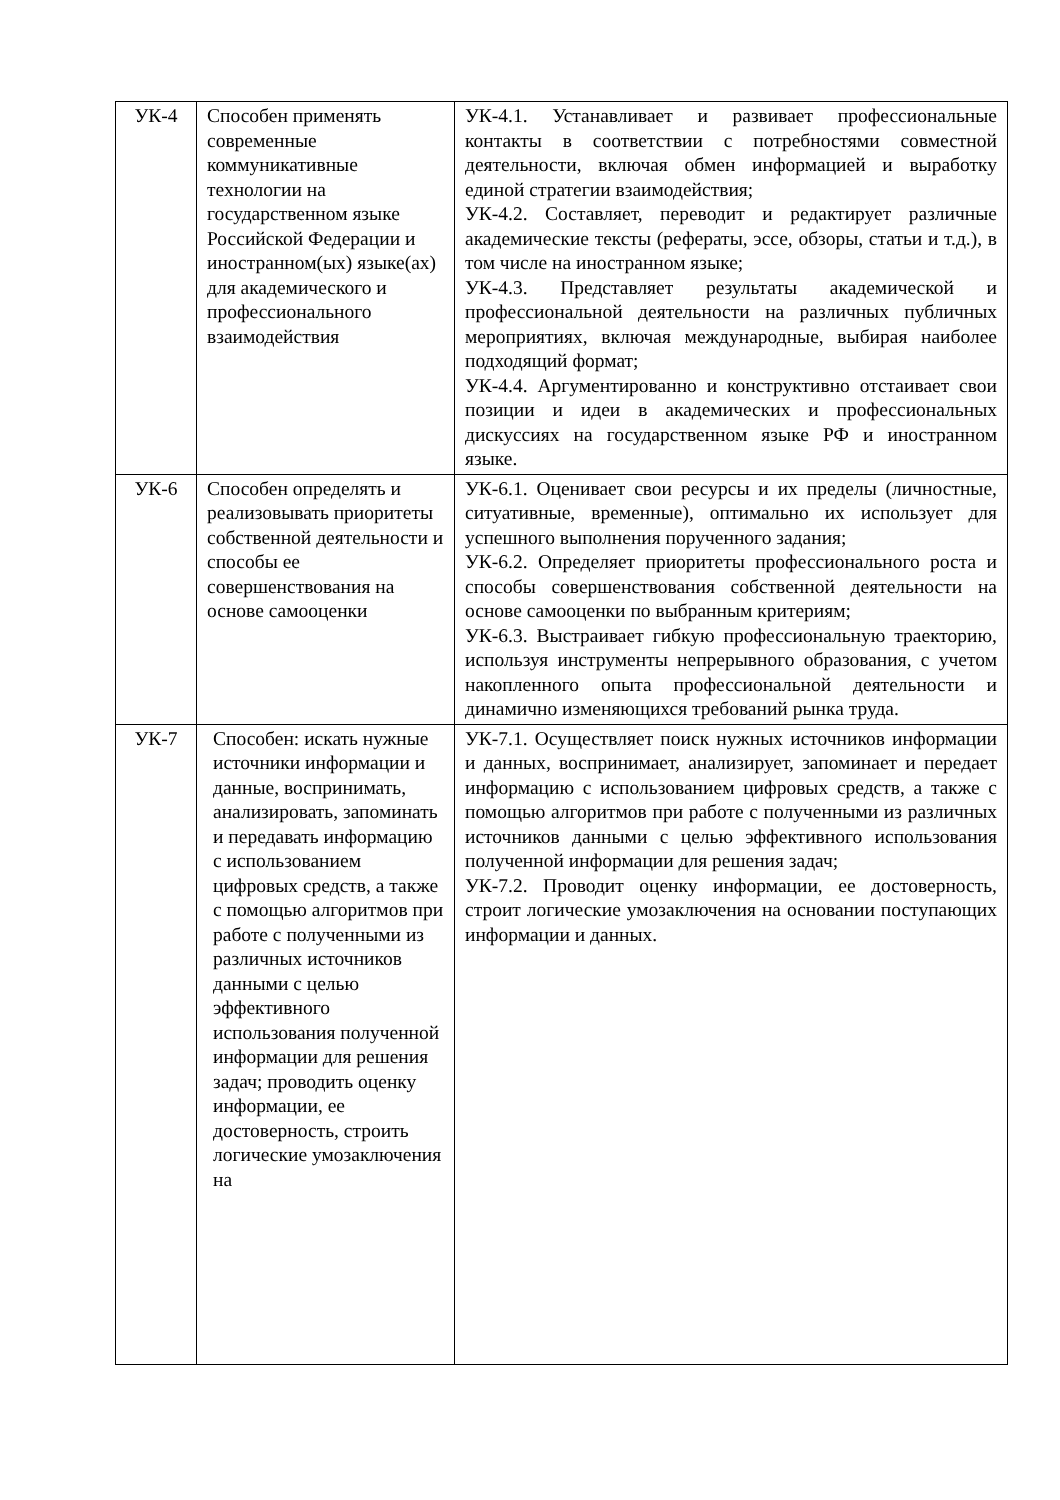| УК-4 | Способен применять современные коммуникативные технологии на государственном языке Российской Федерации и иностранном(ых) языке(ах) для академического и профессионального взаимодействия | УК-4.1. Устанавливает и развивает профессиональные контакты в соответствии с потребностями совместной деятельности, включая обмен информацией и выработку единой стратегии взаимодействия; УК-4.2. Составляет, переводит и редактирует различные академические тексты (рефераты, эссе, обзоры, статьи и т.д.), в том числе на иностранном языке; УК-4.3. Представляет результаты академической и профессиональной деятельности на различных публичных мероприятиях, включая международные, выбирая наиболее подходящий формат; УК-4.4. Аргументированно и конструктивно отстаивает свои позиции и идеи в академических и профессиональных дискуссиях на государственном языке РФ и иностранном языке. |
| УК-6 | Способен определять и реализовывать приоритеты собственной деятельности и способы ее совершенствования на основе самооценки | УК-6.1. Оценивает свои ресурсы и их пределы (личностные, ситуативные, временные), оптимально их использует для успешного выполнения порученного задания; УК-6.2. Определяет приоритеты профессионального роста и способы совершенствования собственной деятельности на основе самооценки по выбранным критериям; УК-6.3. Выстраивает гибкую профессиональную траекторию, используя инструменты непрерывного образования, с учетом накопленного опыта профессиональной деятельности и динамично изменяющихся требований рынка труда. |
| УК-7 | Способен: искать нужные источники информации и данные, воспринимать, анализировать, запоминать и передавать информацию с использованием цифровых средств, а также с помощью алгоритмов при работе с полученными из различных источников данными с целью эффективного использования полученной информации для решения задач; проводить оценку информации, ее достоверность, строить логические умозаключения на | УК-7.1. Осуществляет поиск нужных источников информации и данных, воспринимает, анализирует, запоминает и передает информацию с использованием цифровых средств, а также с помощью алгоритмов при работе с полученными из различных источников данными с целью эффективного использования полученной информации для решения задач; УК-7.2. Проводит оценку информации, ее достоверность, строит логические умозаключения на основании поступающих информации и данных. |